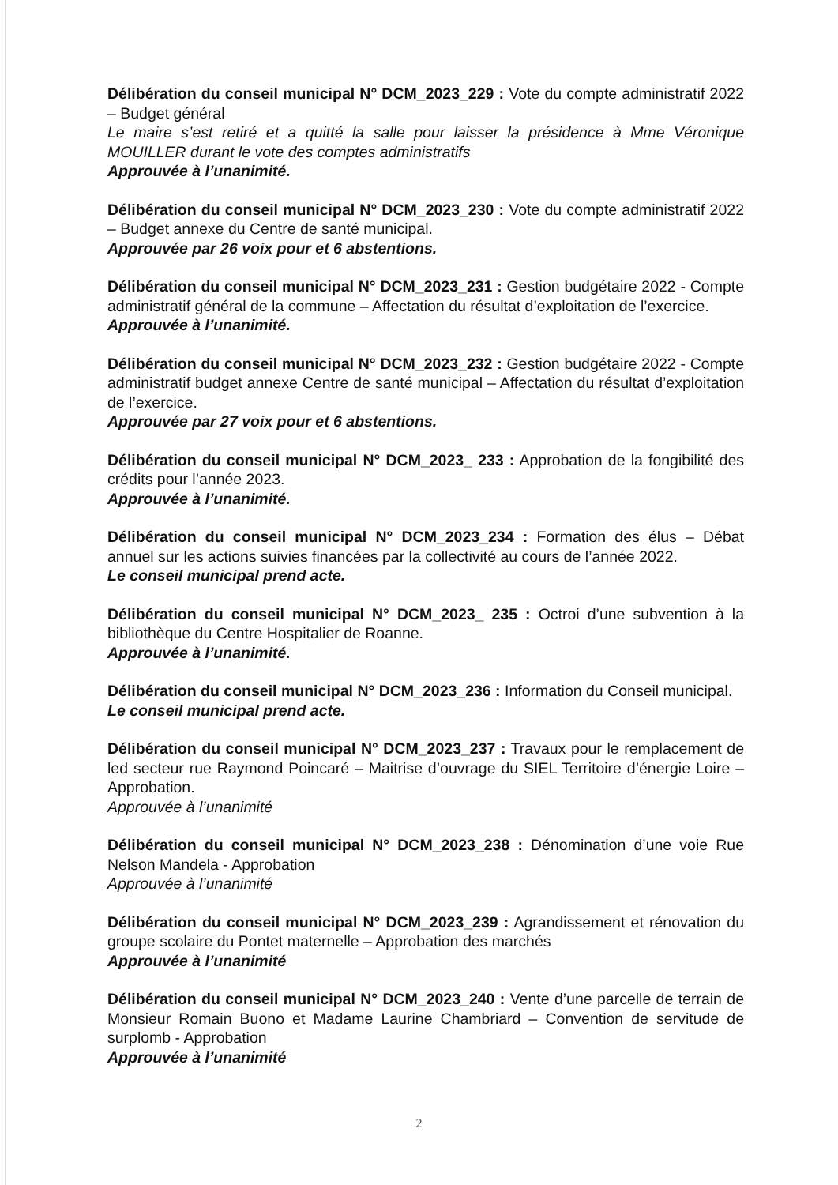Délibération du conseil municipal N° DCM_2023_229 : Vote du compte administratif 2022 – Budget général
Le maire s’est retiré et a quitté la salle pour laisser la présidence à Mme Véronique MOUILLER durant le vote des comptes administratifs
Approuvée à l’unanimité.
Délibération du conseil municipal N° DCM_2023_230 : Vote du compte administratif 2022 – Budget annexe du Centre de santé municipal.
Approuvée par 26 voix pour et 6 abstentions.
Délibération du conseil municipal N° DCM_2023_231 : Gestion budgétaire 2022 - Compte administratif général de la commune – Affectation du résultat d’exploitation de l’exercice.
Approuvée à l’unanimité.
Délibération du conseil municipal N° DCM_2023_232 : Gestion budgétaire 2022 - Compte administratif budget annexe Centre de santé municipal – Affectation du résultat d’exploitation de l’exercice.
Approuvée par 27 voix pour et 6 abstentions.
Délibération du conseil municipal N° DCM_2023_ 233 : Approbation de la fongibilité des crédits pour l’année 2023.
Approuvée à l’unanimité.
Délibération du conseil municipal N° DCM_2023_234 : Formation des élus – Débat annuel sur les actions suivies financées par la collectivité au cours de l’année 2022.
Le conseil municipal prend acte.
Délibération du conseil municipal N° DCM_2023_ 235 : Octroi d’une subvention à la bibliothèque du Centre Hospitalier de Roanne.
Approuvée à l’unanimité.
Délibération du conseil municipal N° DCM_2023_236 : Information du Conseil municipal.
Le conseil municipal prend acte.
Délibération du conseil municipal N° DCM_2023_237 : Travaux pour le remplacement de led secteur rue Raymond Poincaré – Maitrise d’ouvrage du SIEL Territoire d’énergie Loire – Approbation.
Approuvée à l’unanimité
Délibération du conseil municipal N° DCM_2023_238 : Dénomination d’une voie Rue Nelson Mandela - Approbation
Approuvée à l’unanimité
Délibération du conseil municipal N° DCM_2023_239 : Agrandissement et rénovation du groupe scolaire du Pontet maternelle – Approbation des marchés
Approuvée à l’unanimité
Délibération du conseil municipal N° DCM_2023_240 : Vente d’une parcelle de terrain de Monsieur Romain Buono et Madame Laurine Chambriard – Convention de servitude de surplomb - Approbation
Approuvée à l’unanimité
2